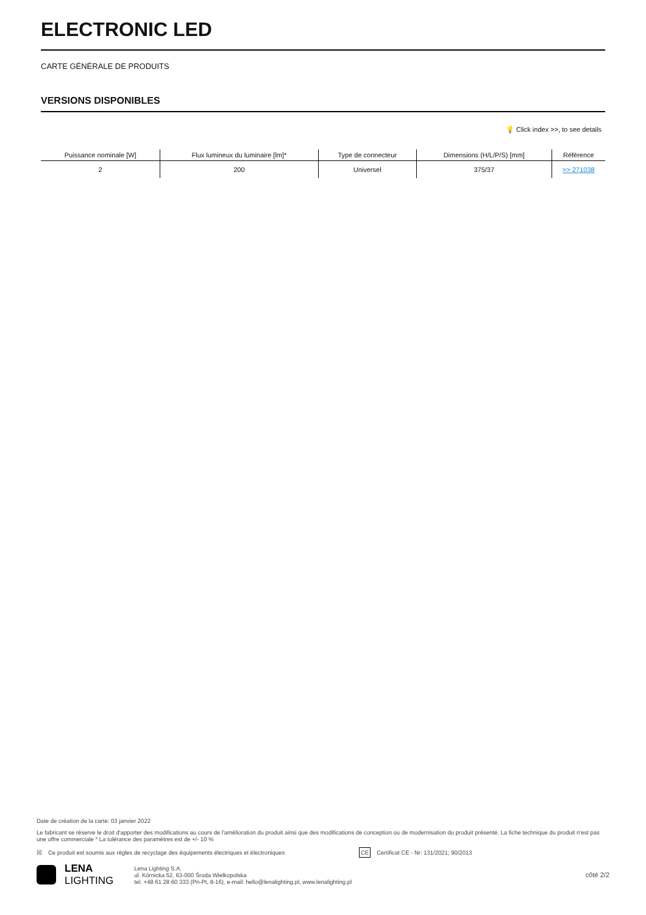ELECTRONIC LED
CARTE GÉNÉRALE DE PRODUITS
VERSIONS DISPONIBLES
💡 Click index >>, to see details
| Puissance nominale [W] | Flux lumineux du luminaire [lm]* | Type de connecteur | Dimensions (H/L/P/S) [mm] | Référence |
| --- | --- | --- | --- | --- |
| 2 | 200 | Universel | 375/37 | >> 271038 |
Date de création de la carte: 03 janvier 2022
Le fabricant se réserve le droit d'apporter des modifications au cours de l'amélioration du produit ainsi que des modifications de conception ou de modernisation du produit présenté. La fiche technique du produit n'est pas une offre commerciale * La tolérance des paramètres est de +/- 10 %
☒ Ce produit est soumis aux règles de recyclage des équipements électriques et électroniques CE Certificat CE - Nr: 131/2021; 90/2013
LENA
LIGHTING
Lena Lighting S.A.
ul. Kórnicka 52, 63-000 Środa Wielkopolska
tel. +48 61 28 60 333 (Pn-Pt, 8-16), e-mail: hello@lenalighting.pl, www.lenalighting.pl
côté 2/2